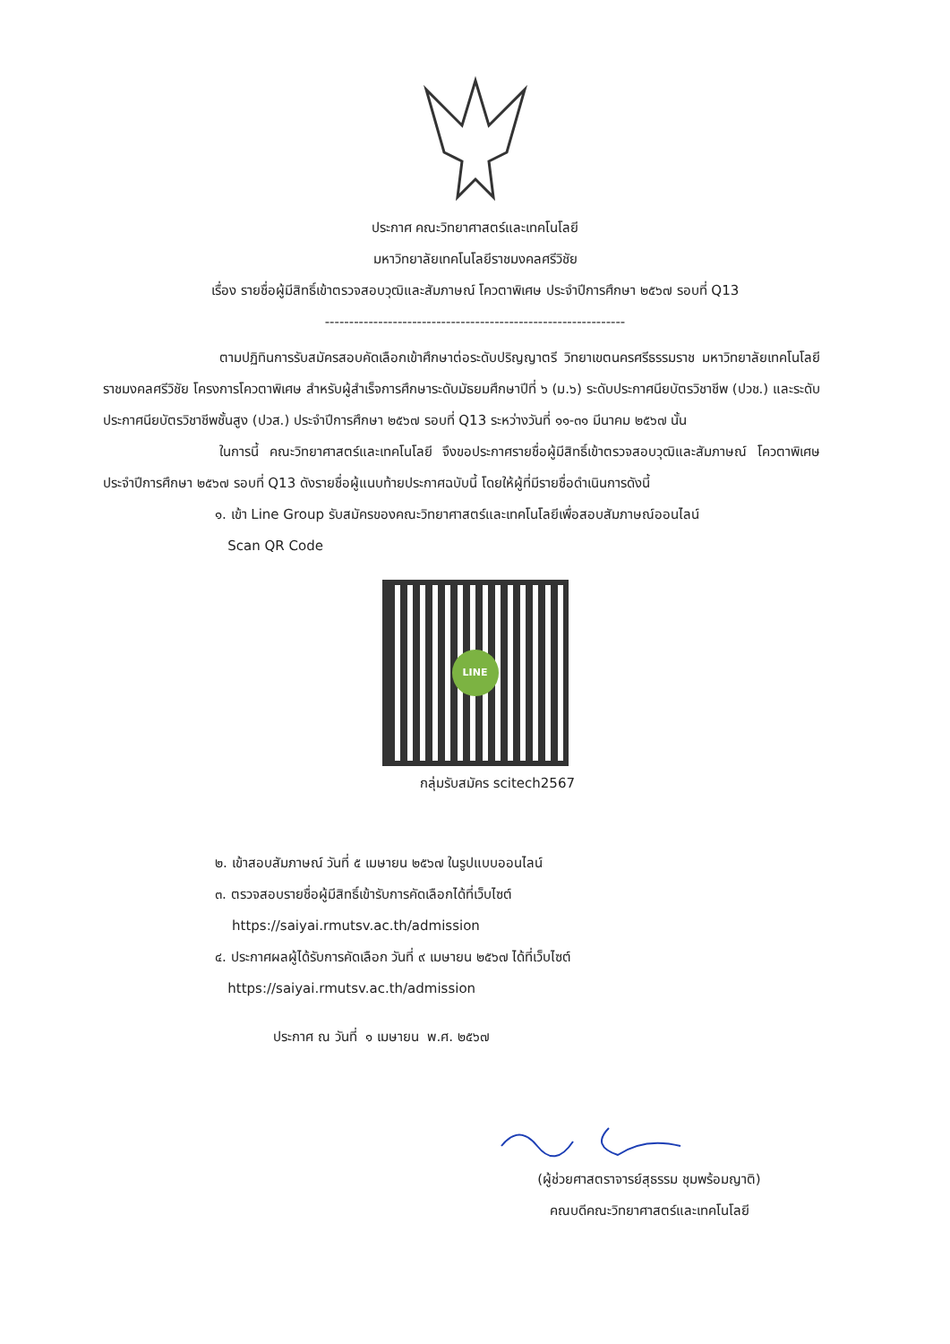ประกาศ คณะวิทยาศาสตร์และเทคโนโลยี
มหาวิทยาลัยเทคโนโลยีราชมงคลศรีวิชัย
เรื่อง รายชื่อผู้มีสิทธิ์เข้าตรวจสอบวุฒิและสัมภาษณ์ โควตาพิเศษ ประจำปีการศึกษา ๒๕๖๗ รอบที่ Q13
--------------------------------------------------------------
ตามปฏิทินการรับสมัครสอบคัดเลือกเข้าศึกษาต่อระดับปริญญาตรี วิทยาเขตนครศรีธรรมราช มหาวิทยาลัยเทคโนโลยีราชมงคลศรีวิชัย โครงการโควตาพิเศษ สำหรับผู้สำเร็จการศึกษาระดับมัธยมศึกษาปีที่ ๖ (ม.๖) ระดับประกาศนียบัตรวิชาชีพ (ปวช.) และระดับประกาศนียบัตรวิชาชีพชั้นสูง (ปวส.) ประจำปีการศึกษา ๒๕๖๗ รอบที่ Q13 ระหว่างวันที่ ๑๑-๓๑ มีนาคม ๒๕๖๗ นั้น
ในการนี้ คณะวิทยาศาสตร์และเทคโนโลยี จึงขอประกาศรายชื่อผู้มีสิทธิ์เข้าตรวจสอบวุฒิและสัมภาษณ์ โควตาพิเศษ ประจำปีการศึกษา ๒๕๖๗ รอบที่ Q13 ดังรายชื่อผู้แนบท้ายประกาศฉบับนี้ โดยให้ผู้ที่มีรายชื่อดำเนินการดังนี้
๑. เข้า Line Group รับสมัครของคณะวิทยาศาสตร์และเทคโนโลยีเพื่อสอบสัมภาษณ์ออนไลน์
Scan QR Code
LINE
กลุ่มรับสมัคร scitech2567
๒. เข้าสอบสัมภาษณ์ วันที่ ๕ เมษายน ๒๕๖๗ ในรูปแบบออนไลน์
๓. ตรวจสอบรายชื่อผู้มีสิทธิ์เข้ารับการคัดเลือกได้ที่เว็บไซต์
https://saiyai.rmutsv.ac.th/admission
๔. ประกาศผลผู้ได้รับการคัดเลือก วันที่ ๙ เมษายน ๒๕๖๗ ได้ที่เว็บไซต์
https://saiyai.rmutsv.ac.th/admission
ประกาศ ณ วันที่ ๑ เมษายน พ.ศ. ๒๕๖๗
(ผู้ช่วยศาสตราจารย์สุธรรม ชุมพร้อมญาติ)
คณบดีคณะวิทยาศาสตร์และเทคโนโลยี